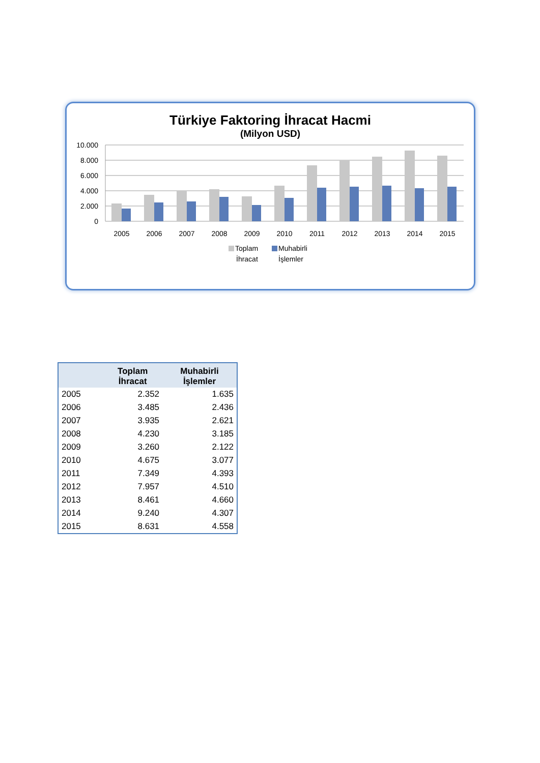Türkiye Faktoring İhracat Hacmi
(Milyon USD)
10.000
8.000
6.000
4.000
2.000
0
2005
2006
2007
2008
2009
2010
2011
2012
2013
2014
2015
Toplam
İhracat
Muhabirli
İşlemler
| | Toplam İhracat | Muhabirli İşlemler |
| --- | --- | --- |
| 2005 | 2.352 | 1.635 |
| 2006 | 3.485 | 2.436 |
| 2007 | 3.935 | 2.621 |
| 2008 | 4.230 | 3.185 |
| 2009 | 3.260 | 2.122 |
| 2010 | 4.675 | 3.077 |
| 2011 | 7.349 | 4.393 |
| 2012 | 7.957 | 4.510 |
| 2013 | 8.461 | 4.660 |
| 2014 | 9.240 | 4.307 |
| 2015 | 8.631 | 4.558 |